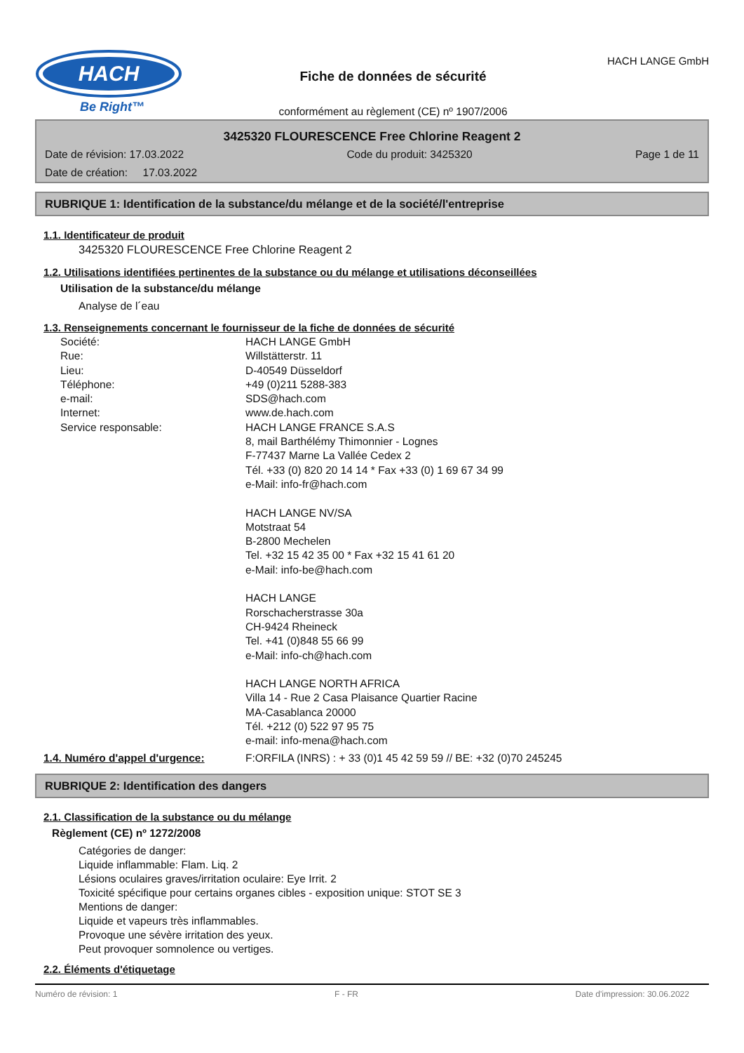HACH
Be Right™
Fiche de données de sécurité
conformément au règlement (CE) nº 1907/2006
HACH LANGE GmbH
3425320 FLOURESCENCE Free Chlorine Reagent 2
Date de révision: 17.03.2022 Code du produit: 3425320 Page 1 de 11
Date de création: 17.03.2022
RUBRIQUE 1: Identification de la substance/du mélange et de la société/l'entreprise
1.1. Identificateur de produit
3425320 FLOURESCENCE Free Chlorine Reagent 2
1.2. Utilisations identifiées pertinentes de la substance ou du mélange et utilisations déconseillées
Utilisation de la substance/du mélange
Analyse de l´eau
1.3. Renseignements concernant le fournisseur de la fiche de données de sécurité
Société:
Rue:
Lieu:
Téléphone:
e-mail:
Internet:
Service responsable:
HACH LANGE GmbH
Willstätterstr. 11
D-40549 Düsseldorf
+49 (0)211 5288-383
SDS@hach.com
www.de.hach.com
HACH LANGE FRANCE S.A.S
8, mail Barthélémy Thimonnier - Lognes
F-77437 Marne La Vallée Cedex 2
Tél. +33 (0) 820 20 14 14 * Fax +33 (0) 1 69 67 34 99
e-Mail: info-fr@hach.com
HACH LANGE NV/SA
Motstraat 54
B-2800 Mechelen
Tel. +32 15 42 35 00 * Fax +32 15 41 61 20
e-Mail: info-be@hach.com
HACH LANGE
Rorschacherstrasse 30a
CH-9424 Rheineck
Tel. +41 (0)848 55 66 99
e-Mail: info-ch@hach.com
HACH LANGE NORTH AFRICA
Villa 14 - Rue 2 Casa Plaisance Quartier Racine
MA-Casablanca 20000
Tél. +212 (0) 522 97 95 75
e-mail: info-mena@hach.com
1.4. Numéro d'appel d'urgence: F:ORFILA (INRS) : + 33 (0)1 45 42 59 59 // BE: +32 (0)70 245245
RUBRIQUE 2: Identification des dangers
2.1. Classification de la substance ou du mélange
Règlement (CE) nº 1272/2008
Catégories de danger:
Liquide inflammable: Flam. Liq. 2
Lésions oculaires graves/irritation oculaire: Eye Irrit. 2
Toxicité spécifique pour certains organes cibles - exposition unique: STOT SE 3
Mentions de danger:
Liquide et vapeurs très inflammables.
Provoque une sévère irritation des yeux.
Peut provoquer somnolence ou vertiges.
2.2. Éléments d'étiquetage
Numéro de révision: 1 F - FR Date d'impression: 30.06.2022